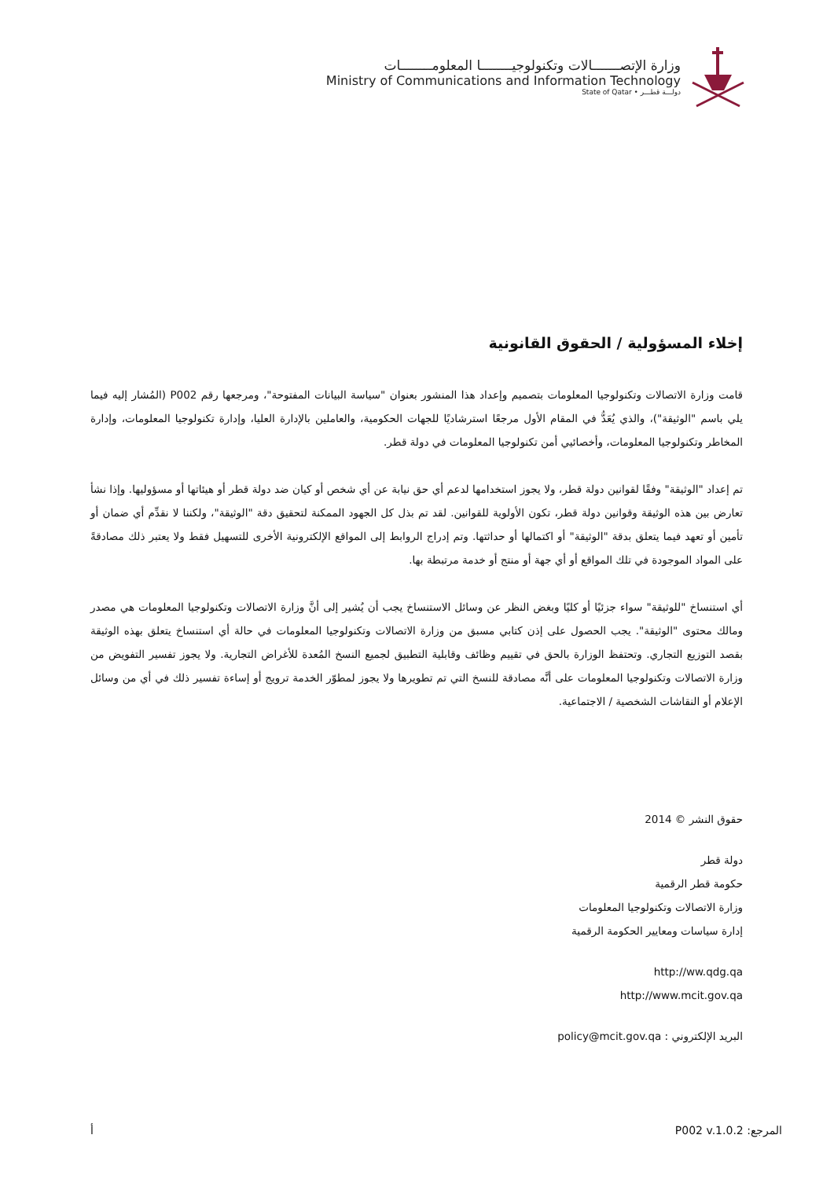وزارة الإتصـــــــالات وتكنولوجيــــــــا المعلومــــــــات
Ministry of Communications and Information Technology
State of Qatar • دولـــة قطـــر
إخلاء المسؤولية / الحقوق القانونية
قامت وزارة الاتصالات وتكنولوجيا المعلومات بتصميم وإعداد هذا المنشور بعنوان "سياسة البيانات المفتوحة"، ومرجعها رقم P002 (المُشار إليه فيما يلي باسم "الوثيقة")، والذي يُعَدُّ في المقام الأول مرجعًا استرشاديًا للجهات الحكومية، والعاملين بالإدارة العليا، وإدارة تكنولوجيا المعلومات، وإدارة المخاطر وتكنولوجيا المعلومات، وأخصائيي أمن تكنولوجيا المعلومات في دولة قطر.
تم إعداد "الوثيقة" وفقًا لقوانين دولة قطر، ولا يجوز استخدامها لدعم أي حق نيابة عن أي شخص أو كيان ضد دولة قطر أو هيئاتها أو مسؤوليها. وإذا نشأ تعارض بين هذه الوثيقة وقوانين دولة قطر، تكون الأولوية للقوانين. لقد تم بذل كل الجهود الممكنة لتحقيق دقة "الوثيقة"، ولكننا لا نقدِّم أي ضمان أو تأمين أو تعهد فيما يتعلق بدقة "الوثيقة" أو اكتمالها أو حداثتها. وتم إدراج الروابط إلى المواقع الإلكترونية الأخرى للتسهيل فقط ولا يعتبر ذلك مصادقةً على المواد الموجودة في تلك المواقع أو أي جهة أو منتج أو خدمة مرتبطة بها.
أي استنساخ "للوثيقة" سواء جزئيًا أو كليًا وبغض النظر عن وسائل الاستنساخ يجب أن يُشير إلى أنَّ وزارة الاتصالات وتكنولوجيا المعلومات هي مصدر ومالك محتوى "الوثيقة". يجب الحصول على إذن كتابي مسبق من وزارة الاتصالات وتكنولوجيا المعلومات في حالة أي استنساخ يتعلق بهذه الوثيقة بقصد التوزيع التجاري. وتحتفظ الوزارة بالحق في تقييم وظائف وقابلية التطبيق لجميع النسخ المُعدة للأغراض التجارية. ولا يجوز تفسير التفويض من وزارة الاتصالات وتكنولوجيا المعلومات على أنَّه مصادقة للنسخ التي تم تطويرها ولا يجوز لمطوّر الخدمة ترويج أو إساءة تفسير ذلك في أي من وسائل الإعلام أو النقاشات الشخصية / الاجتماعية.
حقوق النشر © 2014
دولة قطر
حكومة قطر الرقمية
وزارة الاتصالات وتكنولوجيا المعلومات
إدارة سياسات ومعايير الحكومة الرقمية
http://ww.qdg.qa
http://www.mcit.gov.qa
البريد الإلكتروني : policy@mcit.gov.qa
أ المرجع: P002 v.1.0.2